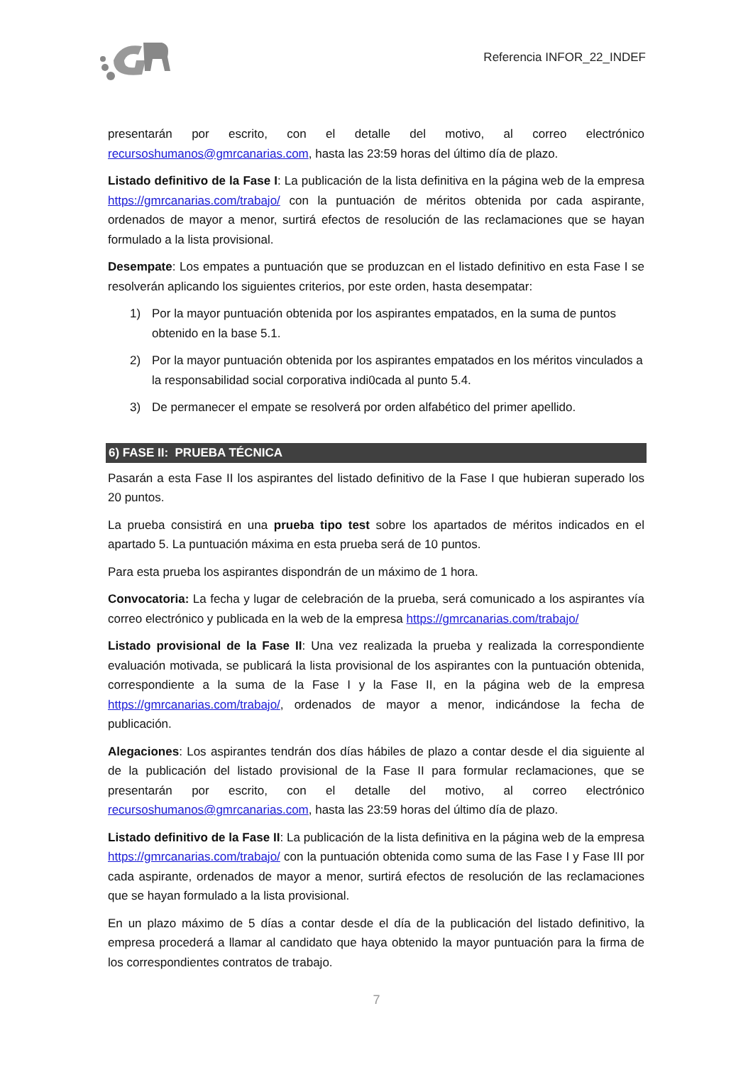Referencia INFOR_22_INDEF
presentarán por escrito, con el detalle del motivo, al correo electrónico recursoshumanos@gmrcanarias.com, hasta las 23:59 horas del último día de plazo.
Listado definitivo de la Fase I: La publicación de la lista definitiva en la página web de la empresa https://gmrcanarias.com/trabajo/ con la puntuación de méritos obtenida por cada aspirante, ordenados de mayor a menor, surtirá efectos de resolución de las reclamaciones que se hayan formulado a la lista provisional.
Desempate: Los empates a puntuación que se produzcan en el listado definitivo en esta Fase I se resolverán aplicando los siguientes criterios, por este orden, hasta desempatar:
1) Por la mayor puntuación obtenida por los aspirantes empatados, en la suma de puntos obtenido en la base 5.1.
2) Por la mayor puntuación obtenida por los aspirantes empatados en los méritos vinculados a la responsabilidad social corporativa indi0cada al punto 5.4.
3) De permanecer el empate se resolverá por orden alfabético del primer apellido.
6) FASE II: PRUEBA TÉCNICA
Pasarán a esta Fase II los aspirantes del listado definitivo de la Fase I que hubieran superado los 20 puntos.
La prueba consistirá en una prueba tipo test sobre los apartados de méritos indicados en el apartado 5. La puntuación máxima en esta prueba será de 10 puntos.
Para esta prueba los aspirantes dispondrán de un máximo de 1 hora.
Convocatoria: La fecha y lugar de celebración de la prueba, será comunicado a los aspirantes vía correo electrónico y publicada en la web de la empresa https://gmrcanarias.com/trabajo/
Listado provisional de la Fase II: Una vez realizada la prueba y realizada la correspondiente evaluación motivada, se publicará la lista provisional de los aspirantes con la puntuación obtenida, correspondiente a la suma de la Fase I y la Fase II, en la página web de la empresa https://gmrcanarias.com/trabajo/, ordenados de mayor a menor, indicándose la fecha de publicación.
Alegaciones: Los aspirantes tendrán dos días hábiles de plazo a contar desde el dia siguiente al de la publicación del listado provisional de la Fase II para formular reclamaciones, que se presentarán por escrito, con el detalle del motivo, al correo electrónico recursoshumanos@gmrcanarias.com, hasta las 23:59 horas del último día de plazo.
Listado definitivo de la Fase II: La publicación de la lista definitiva en la página web de la empresa https://gmrcanarias.com/trabajo/ con la puntuación obtenida como suma de las Fase I y Fase III por cada aspirante, ordenados de mayor a menor, surtirá efectos de resolución de las reclamaciones que se hayan formulado a la lista provisional.
En un plazo máximo de 5 días a contar desde el día de la publicación del listado definitivo, la empresa procederá a llamar al candidato que haya obtenido la mayor puntuación para la firma de los correspondientes contratos de trabajo.
7